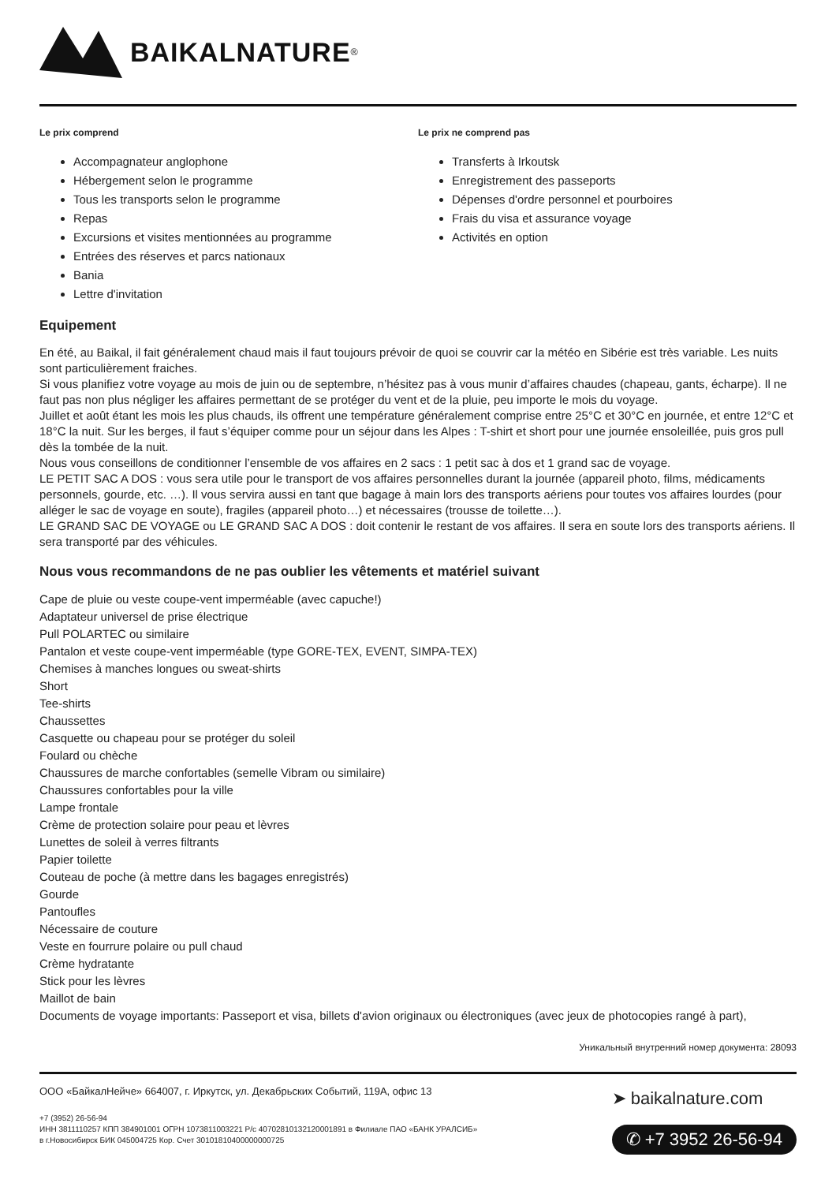BAIKALNATURE<sup>®</sup>
Le prix comprend
Accompagnateur anglophone
Hébergement selon le programme
Tous les transports selon le programme
Repas
Excursions et visites mentionnées au programme
Entrées des réserves et parcs nationaux
Bania
Lettre d'invitation
Le prix ne comprend pas
Transferts à Irkoutsk
Enregistrement des passeports
Dépenses d'ordre personnel et pourboires
Frais du visa et assurance voyage
Activités en option
Equipement
En été, au Baikal, il fait généralement chaud mais il faut toujours prévoir de quoi se couvrir car la météo en Sibérie est très variable. Les nuits sont particulièrement fraiches.
Si vous planifiez votre voyage au mois de juin ou de septembre, n’hésitez pas à vous munir d’affaires chaudes (chapeau, gants, écharpe). Il ne faut pas non plus négliger les affaires permettant de se protéger du vent et de la pluie, peu importe le mois du voyage.
Juillet et août étant les mois les plus chauds, ils offrent une température généralement comprise entre 25°C et 30°C en journée, et entre 12°C et 18°C la nuit. Sur les berges, il faut s’équiper comme pour un séjour dans les Alpes : T-shirt et short pour une journée ensoleillée, puis gros pull dès la tombée de la nuit.
Nous vous conseillons de conditionner l’ensemble de vos affaires en 2 sacs : 1 petit sac à dos et 1 grand sac de voyage.
LE PETIT SAC A DOS : vous sera utile pour le transport de vos affaires personnelles durant la journée (appareil photo, films, médicaments personnels, gourde, etc. …). Il vous servira aussi en tant que bagage à main lors des transports aériens pour toutes vos affaires lourdes (pour alléger le sac de voyage en soute), fragiles (appareil photo…) et nécessaires (trousse de toilette…).
LE GRAND SAC DE VOYAGE ou LE GRAND SAC A DOS : doit contenir le restant de vos affaires. Il sera en soute lors des transports aériens. Il sera transporté par des véhicules.
Nous vous recommandons de ne pas oublier les vêtements et matériel suivant
Cape de pluie ou veste coupe-vent imperméable (avec capuche!)
Adaptateur universel de prise électrique
Pull POLARTEC ou similaire
Pantalon et veste coupe-vent imperméable (type GORE-TEX, EVENT, SIMPA-TEX)
Chemises à manches longues ou sweat-shirts
Short
Tee-shirts
Chaussettes
Casquette ou chapeau pour se protéger du soleil
Foulard ou chèche
Chaussures de marche confortables (semelle Vibram ou similaire)
Chaussures confortables pour la ville
Lampe frontale
Crème de protection solaire pour peau et lèvres
Lunettes de soleil à verres filtrants
Papier toilette
Couteau de poche (à mettre dans les bagages enregistrés)
Gourde
Pantoufles
Nécessaire de couture
Veste en fourrure polaire ou pull chaud
Crème hydratante
Stick pour les lèvres
Maillot de bain
Documents de voyage importants: Passeport et visa, billets d'avion originaux ou électroniques (avec jeux de photocopies rangé à part),
Уникальный внутренний номер документа: 28093
ООО «БайкалНейче» 664007, г. Иркутск, ул. Декабрьских Событий, 119А, офис 13
+7 (3952) 26-56-94
ИНН 3811110257 КПП 384901001 ОГРН 1073811003221 Р/с 40702810132120001891 в Филиале ПАО «БАНК УРАЛСИБ»
в г.Новосибирск БИК 045004725 Кор. Счет 30101810400000000725
➤ baikalnature.com
✆ +7 3952 26-56-94